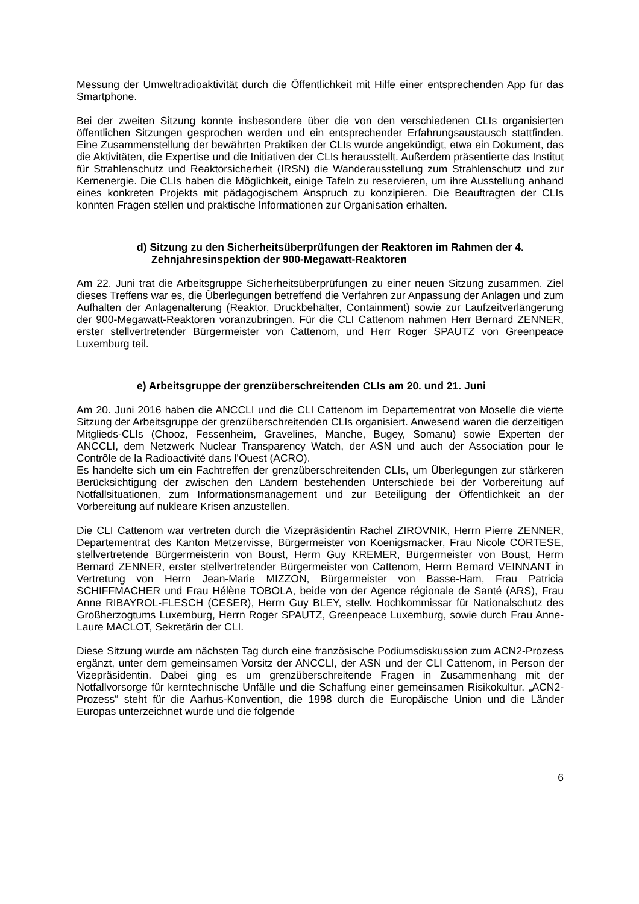Messung der Umweltradioaktivität durch die Öffentlichkeit mit Hilfe einer entsprechenden App für das Smartphone.
Bei der zweiten Sitzung konnte insbesondere über die von den verschiedenen CLIs organisierten öffentlichen Sitzungen gesprochen werden und ein entsprechender Erfahrungsaustausch stattfinden. Eine Zusammenstellung der bewährten Praktiken der CLIs wurde angekündigt, etwa ein Dokument, das die Aktivitäten, die Expertise und die Initiativen der CLIs herausstellt. Außerdem präsentierte das Institut für Strahlenschutz und Reaktorsicherheit (IRSN) die Wanderausstellung zum Strahlenschutz und zur Kernenergie. Die CLIs haben die Möglichkeit, einige Tafeln zu reservieren, um ihre Ausstellung anhand eines konkreten Projekts mit pädagogischem Anspruch zu konzipieren. Die Beauftragten der CLIs konnten Fragen stellen und praktische Informationen zur Organisation erhalten.
d) Sitzung zu den Sicherheitsüberprüfungen der Reaktoren im Rahmen der 4. Zehnjahresinspektion der 900-Megawatt-Reaktoren
Am 22. Juni trat die Arbeitsgruppe Sicherheitsüberprüfungen zu einer neuen Sitzung zusammen. Ziel dieses Treffens war es, die Überlegungen betreffend die Verfahren zur Anpassung der Anlagen und zum Aufhalten der Anlagenalterung (Reaktor, Druckbehälter, Containment) sowie zur Laufzeitverlängerung der 900-Megawatt-Reaktoren voranzubringen. Für die CLI Cattenom nahmen Herr Bernard ZENNER, erster stellvertretender Bürgermeister von Cattenom, und Herr Roger SPAUTZ von Greenpeace Luxemburg teil.
e) Arbeitsgruppe der grenzüberschreitenden CLIs am 20. und 21. Juni
Am 20. Juni 2016 haben die ANCCLI und die CLI Cattenom im Departementrat von Moselle die vierte Sitzung der Arbeitsgruppe der grenzüberschreitenden CLIs organisiert. Anwesend waren die derzeitigen Mitglieds-CLIs (Chooz, Fessenheim, Gravelines, Manche, Bugey, Somanu) sowie Experten der ANCCLI, dem Netzwerk Nuclear Transparency Watch, der ASN und auch der Association pour le Contrôle de la Radioactivité dans l'Ouest (ACRO).
Es handelte sich um ein Fachtreffen der grenzüberschreitenden CLIs, um Überlegungen zur stärkeren Berücksichtigung der zwischen den Ländern bestehenden Unterschiede bei der Vorbereitung auf Notfallsituationen, zum Informationsmanagement und zur Beteiligung der Öffentlichkeit an der Vorbereitung auf nukleare Krisen anzustellen.
Die CLI Cattenom war vertreten durch die Vizepräsidentin Rachel ZIROVNIK, Herrn Pierre ZENNER, Departementrat des Kanton Metzervisse, Bürgermeister von Koenigsmacker, Frau Nicole CORTESE, stellvertretende Bürgermeisterin von Boust, Herrn Guy KREMER, Bürgermeister von Boust, Herrn Bernard ZENNER, erster stellvertretender Bürgermeister von Cattenom, Herrn Bernard VEINNANT in Vertretung von Herrn Jean-Marie MIZZON, Bürgermeister von Basse-Ham, Frau Patricia SCHIFFMACHER und Frau Hélène TOBOLA, beide von der Agence régionale de Santé (ARS), Frau Anne RIBAYROL-FLESCH (CESER), Herrn Guy BLEY, stellv. Hochkommissar für Nationalschutz des Großherzogtums Luxemburg, Herrn Roger SPAUTZ, Greenpeace Luxemburg, sowie durch Frau Anne-Laure MACLOT, Sekretärin der CLI.
Diese Sitzung wurde am nächsten Tag durch eine französische Podiumsdiskussion zum ACN2-Prozess ergänzt, unter dem gemeinsamen Vorsitz der ANCCLI, der ASN und der CLI Cattenom, in Person der Vizepräsidentin. Dabei ging es um grenzüberschreitende Fragen in Zusammenhang mit der Notfallvorsorge für kerntechnische Unfälle und die Schaffung einer gemeinsamen Risikokultur. „ACN2-Prozess“ steht für die Aarhus-Konvention, die 1998 durch die Europäische Union und die Länder Europas unterzeichnet wurde und die folgende
6